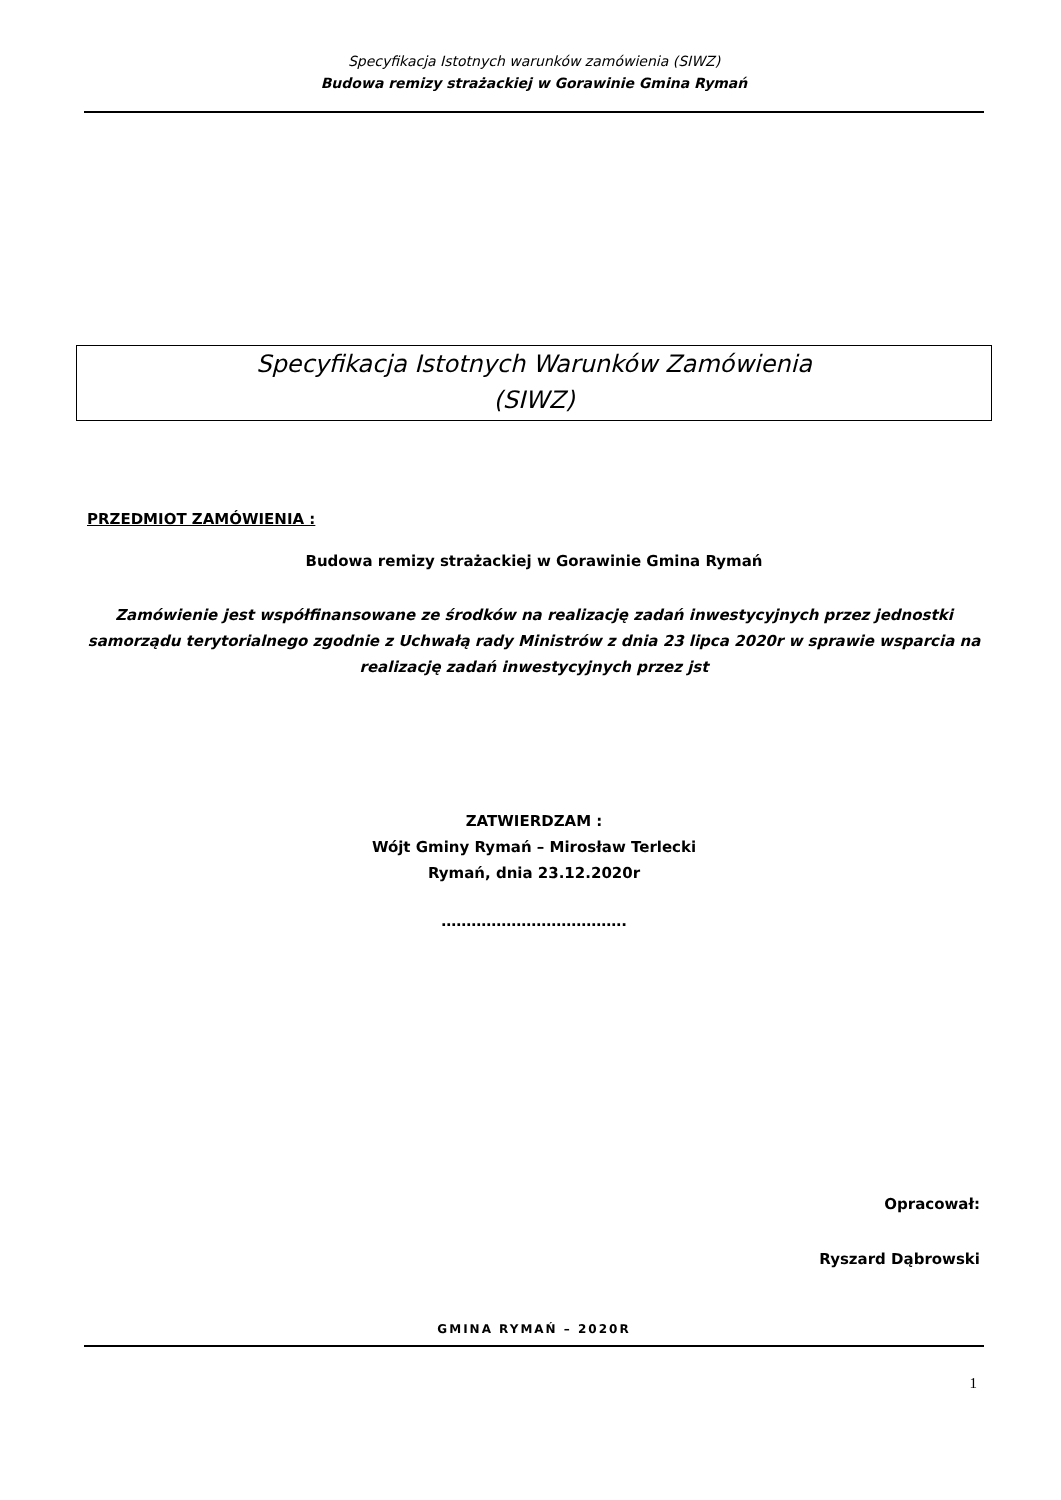Specyfikacja Istotnych warunków zamówienia (SIWZ)
Budowa remizy strażackiej w Gorawinie Gmina Rymań
Specyfikacja Istotnych Warunków Zamówienia
(SIWZ)
PRZEDMIOT ZAMÓWIENIA :
Budowa remizy strażackiej w Gorawinie Gmina Rymań
Zamówienie jest współfinansowane ze środków na realizację zadań inwestycyjnych przez jednostki samorządu terytorialnego zgodnie z Uchwałą rady Ministrów z dnia 23 lipca 2020r w sprawie wsparcia na realizację zadań inwestycyjnych przez jst
ZATWIERDZAM :
Wójt Gminy Rymań – Mirosław Terlecki
Rymań, dnia 23.12.2020r
……………………………….
Opracował:
Ryszard Dąbrowski
GMINA RYMAŃ – 2020R
1